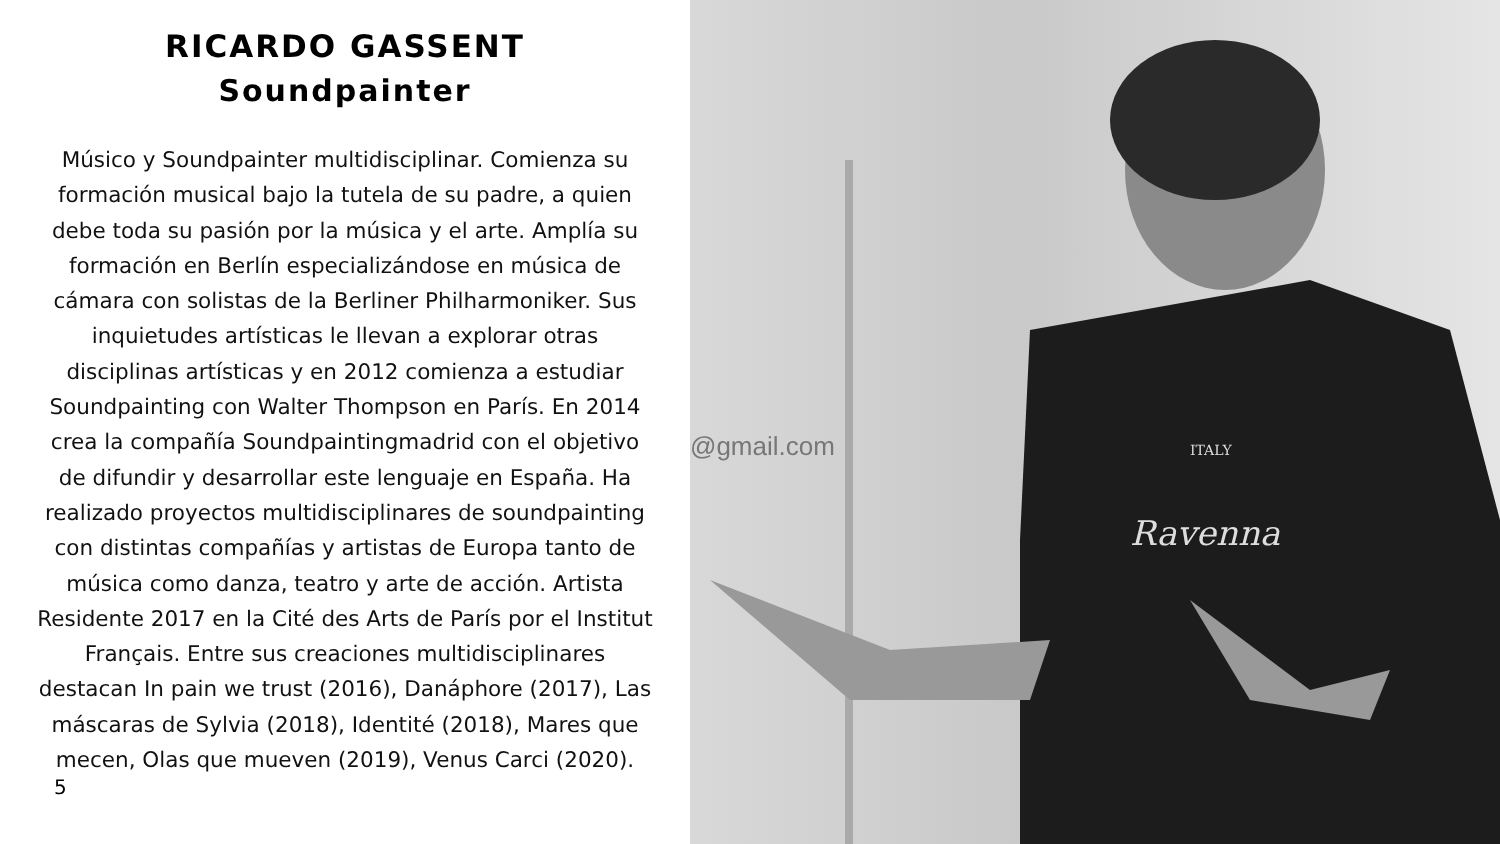RICARDO GASSENT
Soundpainter
Músico y Soundpainter multidisciplinar. Comienza su formación musical bajo la tutela de su padre, a quien debe toda su pasión por la música y el arte. Amplía su formación en Berlín especializándose en música de cámara con solistas de la Berliner Philharmoniker. Sus inquietudes artísticas le llevan a explorar otras disciplinas artísticas y en 2012 comienza a estudiar Soundpainting con Walter Thompson en París. En 2014 crea la compañía Soundpaintingmadrid con el objetivo de difundir y desarrollar este lenguaje en España. Ha realizado proyectos multidisciplinares de soundpainting con distintas compañías y artistas de Europa tanto de música como danza, teatro y arte de acción. Artista Residente 2017 en la Cité des Arts de París por el Institut Français. Entre sus creaciones multidisciplinares destacan In pain we trust (2016), Danáphore (2017), Las máscaras de Sylvia (2018), Identité (2018), Mares que mecen, Olas que mueven (2019), Venus Carci (2020).
5
@gmail.com
Ravenna
ITALY